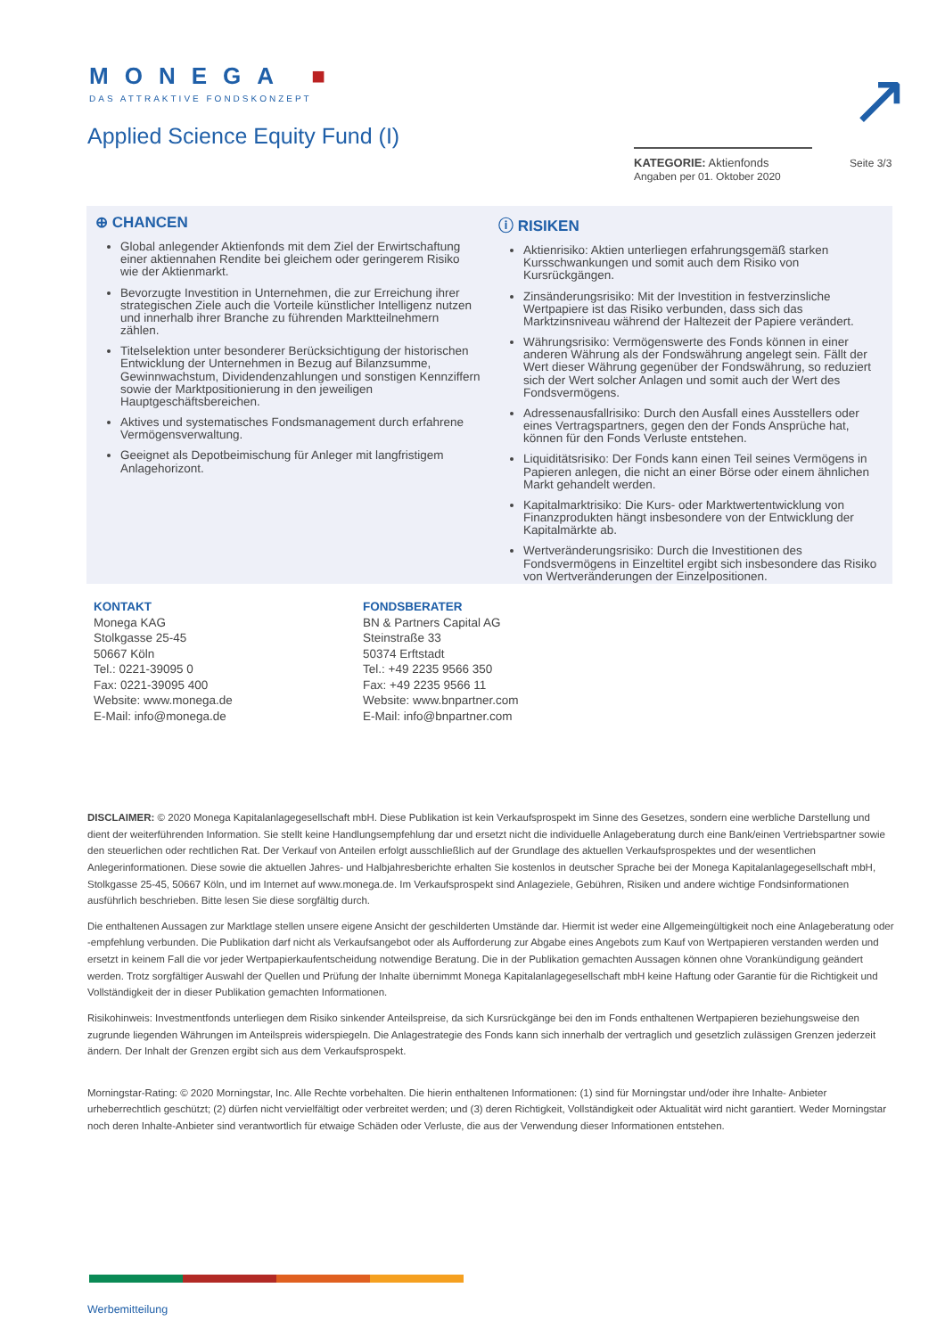MONEGA ■
DAS ATTRAKTIVE FONDSKONZEPT
↗
Applied Science Equity Fund (I)
KATEGORIE: Aktienfonds
Angaben per 01. Oktober 2020
Seite 3/3
⊕ CHANCEN
Global anlegender Aktienfonds mit dem Ziel der Erwirtschaftung einer aktiennahen Rendite bei gleichem oder geringerem Risiko wie der Aktienmarkt.
Bevorzugte Investition in Unternehmen, die zur Erreichung ihrer strategischen Ziele auch die Vorteile künstlicher Intelligenz nutzen und innerhalb ihrer Branche zu führenden Marktteilnehmern zählen.
Titelselektion unter besonderer Berücksichtigung der historischen Entwicklung der Unternehmen in Bezug auf Bilanzsumme, Gewinnwachstum, Dividendenzahlungen und sonstigen Kennziffern sowie der Marktpositionierung in den jeweiligen Hauptgeschäftsbereichen.
Aktives und systematisches Fondsmanagement durch erfahrene Vermögensverwaltung.
Geeignet als Depotbeimischung für Anleger mit langfristigem Anlagehorizont.
ⓘ RISIKEN
Aktienrisiko: Aktien unterliegen erfahrungsgemäß starken Kursschwankungen und somit auch dem Risiko von Kursrückgängen.
Zinsänderungsrisiko: Mit der Investition in festverzinsliche Wertpapiere ist das Risiko verbunden, dass sich das Marktzinsniveau während der Haltezeit der Papiere verändert.
Währungsrisiko: Vermögenswerte des Fonds können in einer anderen Währung als der Fondswährung angelegt sein. Fällt der Wert dieser Währung gegenüber der Fondswährung, so reduziert sich der Wert solcher Anlagen und somit auch der Wert des Fondsvermögens.
Adressenausfallrisiko: Durch den Ausfall eines Ausstellers oder eines Vertragspartners, gegen den der Fonds Ansprüche hat, können für den Fonds Verluste entstehen.
Liquiditätsrisiko: Der Fonds kann einen Teil seines Vermögens in Papieren anlegen, die nicht an einer Börse oder einem ähnlichen Markt gehandelt werden.
Kapitalmarktrisiko: Die Kurs- oder Marktwertentwicklung von Finanzprodukten hängt insbesondere von der Entwicklung der Kapitalmärkte ab.
Wertveränderungsrisiko: Durch die Investitionen des Fondsvermögens in Einzeltitel ergibt sich insbesondere das Risiko von Wertveränderungen der Einzelpositionen.
KONTAKT
Monega KAG
Stolkgasse 25-45
50667 Köln
Tel.: 0221-39095 0
Fax: 0221-39095 400
Website: www.monega.de
E-Mail: info@monega.de
FONDSBERATER
BN & Partners Capital AG
Steinstraße 33
50374 Erftstadt
Tel.: +49 2235 9566 350
Fax: +49 2235 9566 11
Website: www.bnpartner.com
E-Mail: info@bnpartner.com
DISCLAIMER: © 2020 Monega Kapitalanlagegesellschaft mbH. Diese Publikation ist kein Verkaufsprospekt im Sinne des Gesetzes, sondern eine werbliche Darstellung und dient der weiterführenden Information. Sie stellt keine Handlungsempfehlung dar und ersetzt nicht die individuelle Anlageberatung durch eine Bank/einen Vertriebspartner sowie den steuerlichen oder rechtlichen Rat. Der Verkauf von Anteilen erfolgt ausschließlich auf der Grundlage des aktuellen Verkaufsprospektes und der wesentlichen Anlegerinformationen. Diese sowie die aktuellen Jahres- und Halbjahresberichte erhalten Sie kostenlos in deutscher Sprache bei der Monega Kapitalanlagegesellschaft mbH, Stolkgasse 25-45, 50667 Köln, und im Internet auf www.monega.de. Im Verkaufsprospekt sind Anlageziele, Gebühren, Risiken und andere wichtige Fondsinformationen ausführlich beschrieben. Bitte lesen Sie diese sorgfältig durch.
Die enthaltenen Aussagen zur Marktlage stellen unsere eigene Ansicht der geschilderten Umstände dar. Hiermit ist weder eine Allgemeingültigkeit noch eine Anlageberatung oder -empfehlung verbunden. Die Publikation darf nicht als Verkaufsangebot oder als Aufforderung zur Abgabe eines Angebots zum Kauf von Wertpapieren verstanden werden und ersetzt in keinem Fall die vor jeder Wertpapierkaufentscheidung notwendige Beratung. Die in der Publikation gemachten Aussagen können ohne Vorankündigung geändert werden. Trotz sorgfältiger Auswahl der Quellen und Prüfung der Inhalte übernimmt Monega Kapitalanlagegesellschaft mbH keine Haftung oder Garantie für die Richtigkeit und Vollständigkeit der in dieser Publikation gemachten Informationen.
Risikohinweis: Investmentfonds unterliegen dem Risiko sinkender Anteilspreise, da sich Kursrückgänge bei den im Fonds enthaltenen Wertpapieren beziehungsweise den zugrunde liegenden Währungen im Anteilspreis widerspiegeln. Die Anlagestrategie des Fonds kann sich innerhalb der vertraglich und gesetzlich zulässigen Grenzen jederzeit ändern. Der Inhalt der Grenzen ergibt sich aus dem Verkaufsprospekt.
Morningstar-Rating: © 2020 Morningstar, Inc. Alle Rechte vorbehalten. Die hierin enthaltenen Informationen: (1) sind für Morningstar und/oder ihre Inhalte- Anbieter urheberrechtlich geschützt; (2) dürfen nicht vervielfältigt oder verbreitet werden; und (3) deren Richtigkeit, Vollständigkeit oder Aktualität wird nicht garantiert. Weder Morningstar noch deren Inhalte-Anbieter sind verantwortlich für etwaige Schäden oder Verluste, die aus der Verwendung dieser Informationen entstehen.
Werbemitteilung